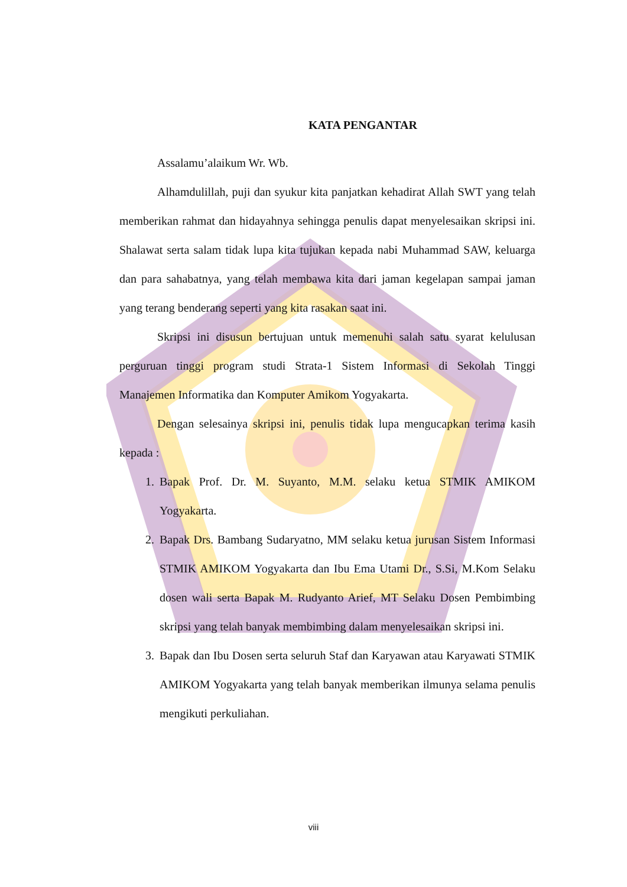KATA PENGANTAR
Assalamu’alaikum Wr. Wb.
Alhamdulillah, puji dan syukur kita panjatkan kehadirat Allah SWT yang telah memberikan rahmat dan hidayahnya sehingga penulis dapat menyelesaikan skripsi ini. Shalawat serta salam tidak lupa kita tujukan kepada nabi Muhammad SAW, keluarga dan para sahabatnya, yang telah membawa kita dari jaman kegelapan sampai jaman yang terang benderang seperti yang kita rasakan saat ini.
Skripsi ini disusun bertujuan untuk memenuhi salah satu syarat kelulusan perguruan tinggi program studi Strata-1 Sistem Informasi di Sekolah Tinggi Manajemen Informatika dan Komputer Amikom Yogyakarta.
Dengan selesainya skripsi ini, penulis tidak lupa mengucapkan terima kasih kepada :
1. Bapak Prof. Dr. M. Suyanto, M.M. selaku ketua STMIK AMIKOM Yogyakarta.
2. Bapak Drs. Bambang Sudaryatno, MM selaku ketua jurusan Sistem Informasi STMIK AMIKOM Yogyakarta dan Ibu Ema Utami Dr., S.Si, M.Kom Selaku dosen wali serta Bapak M. Rudyanto Arief, MT Selaku Dosen Pembimbing skripsi yang telah banyak membimbing dalam menyelesaikan skripsi ini.
3. Bapak dan Ibu Dosen serta seluruh Staf dan Karyawan atau Karyawati STMIK AMIKOM Yogyakarta yang telah banyak memberikan ilmunya selama penulis mengikuti perkuliahan.
viii